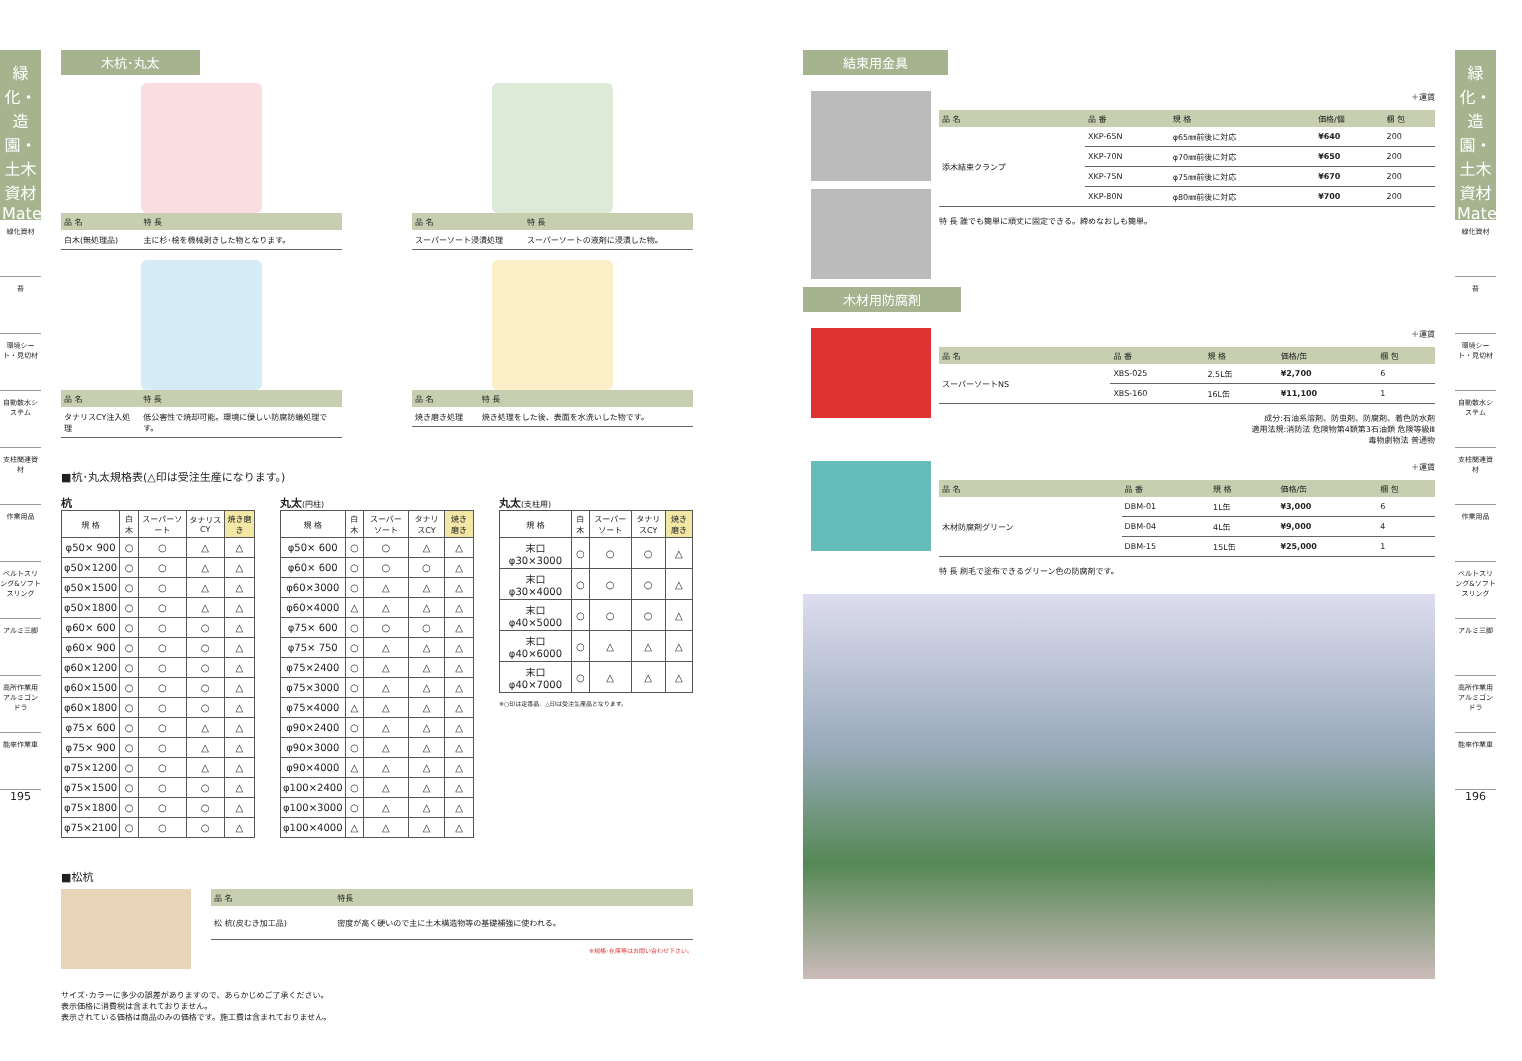緑化・造園・土木資材 Material
緑化資材
苔
環境シート・見切材
自動散水システム
支柱関連資材
作業用品
ベルトスリング&ソフトスリング
アルミ三脚
高所作業用アルミゴンドラ
能率作業車
195
木杭･丸太
| 品 名 | 特 長 |
| --- | --- |
| 白木(無処理品) | 主に杉･桧を機械剥きした物となります。 |
| 品 名 | 特 長 |
| --- | --- |
| スーパーソート浸漬処理 | スーパーソートの液剤に浸漬した物。 |
| 品 名 | 特 長 |
| --- | --- |
| タナリスCY注入処理 | 低公害性で焼却可能。環境に優しい防腐防蟻処理です。 |
| 品 名 | 特 長 |
| --- | --- |
| 焼き磨き処理 | 焼き処理をした後、表面を水洗いした物です。 |
■杭･丸太規格表(△印は受注生産になります。)
杭
| 規 格 | 白木 | スーパーソート | タナリスCY | 焼き磨き |
| --- | --- | --- | --- | --- |
| φ50× 900 | ○ | ○ | △ | △ |
| φ50×1200 | ○ | ○ | △ | △ |
| φ50×1500 | ○ | ○ | △ | △ |
| φ50×1800 | ○ | ○ | △ | △ |
| φ60× 600 | ○ | ○ | ○ | △ |
| φ60× 900 | ○ | ○ | ○ | △ |
| φ60×1200 | ○ | ○ | ○ | △ |
| φ60×1500 | ○ | ○ | ○ | △ |
| φ60×1800 | ○ | ○ | ○ | △ |
| φ75× 600 | ○ | ○ | △ | △ |
| φ75× 900 | ○ | ○ | △ | △ |
| φ75×1200 | ○ | ○ | △ | △ |
| φ75×1500 | ○ | ○ | ○ | △ |
| φ75×1800 | ○ | ○ | ○ | △ |
| φ75×2100 | ○ | ○ | ○ | △ |
丸太(円柱)
| 規 格 | 白木 | スーパーソート | タナリスCY | 焼き磨き |
| --- | --- | --- | --- | --- |
| φ50× 600 | ○ | ○ | △ | △ |
| φ60× 600 | ○ | ○ | ○ | △ |
| φ60×3000 | ○ | △ | △ | △ |
| φ60×4000 | △ | △ | △ | △ |
| φ75× 600 | ○ | ○ | ○ | △ |
| φ75× 750 | ○ | △ | △ | △ |
| φ75×2400 | ○ | △ | △ | △ |
| φ75×3000 | ○ | △ | △ | △ |
| φ75×4000 | △ | △ | △ | △ |
| φ90×2400 | ○ | △ | △ | △ |
| φ90×3000 | ○ | △ | △ | △ |
| φ90×4000 | △ | △ | △ | △ |
| φ100×2400 | ○ | △ | △ | △ |
| φ100×3000 | ○ | △ | △ | △ |
| φ100×4000 | △ | △ | △ | △ |
丸太(支柱用)
| 規 格 | 白木 | スーパーソート | タナリスCY | 焼き磨き |
| --- | --- | --- | --- | --- |
| 末口 φ30×3000 | ○ | ○ | ○ | △ |
| 末口 φ30×4000 | ○ | ○ | ○ | △ |
| 末口 φ40×5000 | ○ | ○ | ○ | △ |
| 末口 φ40×6000 | ○ | △ | △ | △ |
| 末口 φ40×7000 | ○ | △ | △ | △ |
※○印は定番品、△印は受注生産品となります。
■松杭
| 品 名 | 特長 |
| --- | --- |
| 松 杭(皮むき加工品) | 密度が高く硬いので主に土木構造物等の基礎補強に使われる。 |
※規格･在庫等はお問い合わせ下さい。
サイズ･カラーに多少の誤差がありますので、あらかじめご了承ください。
表示価格に消費税は含まれておりません。
表示されている価格は商品のみの価格です。施工費は含まれておりません。
結束用金具
＋運賃
| 品 名 | 品 番 | 規 格 | 価格/個 | 梱 包 |
| --- | --- | --- | --- | --- |
| 添木結束クランプ | XKP-65N | φ65㎜前後に対応 | ¥640 | 200 |
| | XKP-70N | φ70㎜前後に対応 | ¥650 | 200 |
| | XKP-75N | φ75㎜前後に対応 | ¥670 | 200 |
| | XKP-80N | φ80㎜前後に対応 | ¥700 | 200 |
特 長 誰でも簡単に頑丈に固定できる。締めなおしも簡単。
木材用防腐剤
＋運賃
| 品 名 | 品 番 | 規 格 | 価格/缶 | 梱 包 |
| --- | --- | --- | --- | --- |
| スーパーソートNS | XBS-025 | 2.5L缶 | ¥2,700 | 6 |
| | XBS-160 | 16L缶 | ¥11,100 | 1 |
成分:石油系溶剤、防虫剤、防腐剤、着色防水剤
適用法規:消防法 危険物第4類第3石油類 危険等級Ⅲ
毒物劇物法 普通物
＋運賃
| 品 名 | 品 番 | 規 格 | 価格/缶 | 梱 包 |
| --- | --- | --- | --- | --- |
| 木材防腐剤グリーン | DBM-01 | 1L缶 | ¥3,000 | 6 |
| | DBM-04 | 4L缶 | ¥9,000 | 4 |
| | DBM-15 | 15L缶 | ¥25,000 | 1 |
特 長 刷毛で塗布できるグリーン色の防腐剤です。
緑化・造園・土木資材 Material
緑化資材
苔
環境シート・見切材
自動散水システム
支柱関連資材
作業用品
ベルトスリング&ソフトスリング
アルミ三脚
高所作業用アルミゴンドラ
能率作業車
196